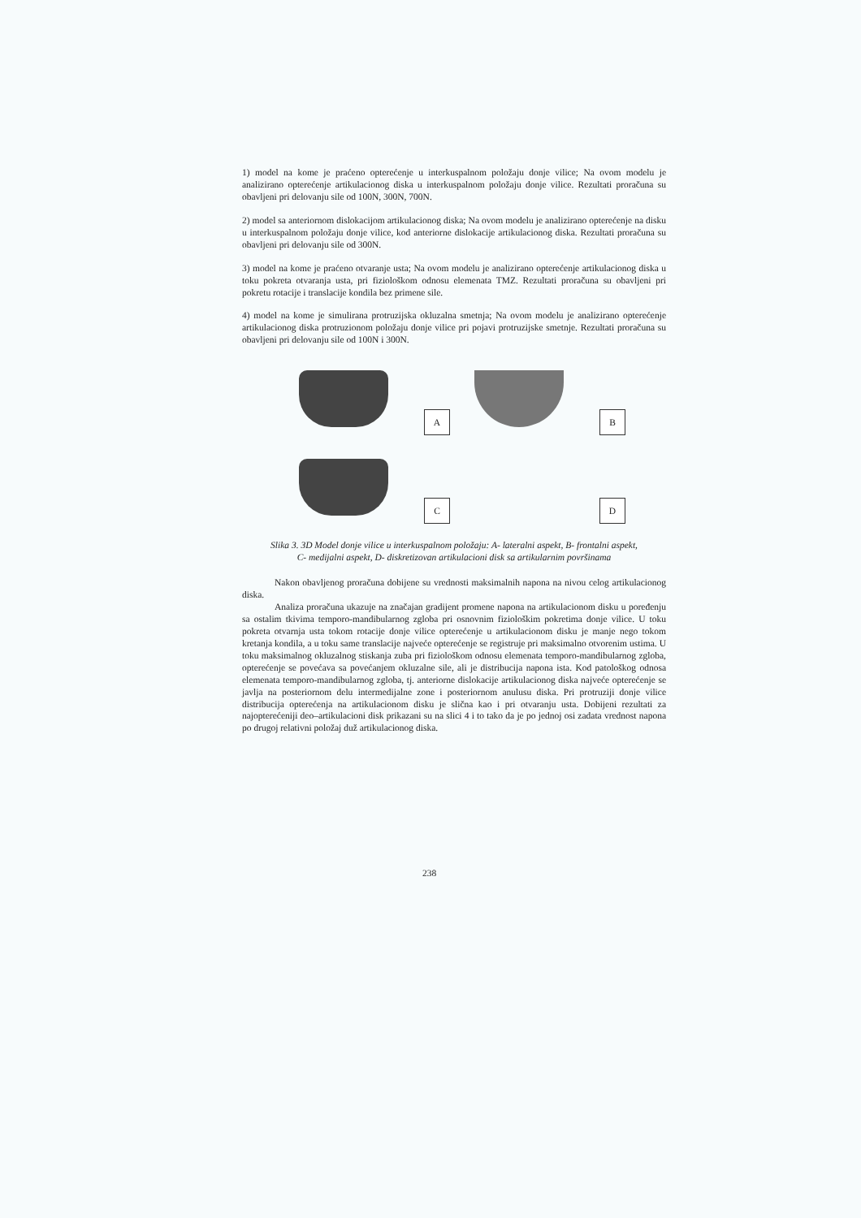1) model na kome je praćeno opterećenje u interkuspalnom položaju donje vilice; Na ovom modelu je analizirano opterećenje artikulacionog diska u interkuspalnom položaju donje vilice. Rezultati proračuna su obavljeni pri delovanju sile od 100N, 300N, 700N.
2) model sa anteriornom dislokacijom artikulacionog diska; Na ovom modelu je analizirano opterećenje na disku u interkuspalnom položaju donje vilice, kod anteriorne dislokacije artikulacionog diska. Rezultati proračuna su obavljeni pri delovanju sile od 300N.
3) model na kome je praćeno otvaranje usta; Na ovom modelu je analizirano opterećenje artikulacionog diska u toku pokreta otvaranja usta, pri fiziološkom odnosu elemenata TMZ. Rezultati proračuna su obavljeni pri pokretu rotacije i translacije kondila bez primene sile.
4) model na kome je simulirana protruzijska okluzalna smetnja; Na ovom modelu je analizirano opterećenje artikulacionog diska protruzionom položaju donje vilice pri pojavi protruzijske smetnje. Rezultati proračuna su obavljeni pri delovanju sile od 100N i 300N.
A
B
C
D
Slika 3. 3D Model donje vilice u interkuspalnom položaju: A- lateralni aspekt, B- frontalni aspekt,
C- medijalni aspekt, D- diskretizovan artikulacioni disk sa artikularnim površinama
Nakon obavljenog proračuna dobijene su vrednosti maksimalnih napona na nivou celog artikulacionog diska.
Analiza proračuna ukazuje na značajan gradijent promene napona na artikulacionom disku u poređenju sa ostalim tkivima temporo-mandibularnog zgloba pri osnovnim fiziološkim pokretima donje vilice. U toku pokreta otvarnja usta tokom rotacije donje vilice opterećenje u artikulacionom disku je manje nego tokom kretanja kondila, a u toku same translacije najveće opterećenje se registruje pri maksimalno otvorenim ustima. U toku maksimalnog okluzalnog stiskanja zuba pri fiziološkom odnosu elemenata temporo-mandibularnog zgloba, opterećenje se povećava sa povećanjem okluzalne sile, ali je distribucija napona ista. Kod patološkog odnosa elemenata temporo-mandibularnog zgloba, tj. anteriorne dislokacije artikulacionog diska najveće opterećenje se javlja na posteriornom delu intermedijalne zone i posteriornom anulusu diska. Pri protruziji donje vilice distribucija opterećenja na artikulacionom disku je slična kao i pri otvaranju usta. Dobijeni rezultati za najopterećeniji deo–artikulacioni disk prikazani su na slici 4 i to tako da je po jednoj osi zadata vrednost napona po drugoj relativni položaj duž artikulacionog diska.
238